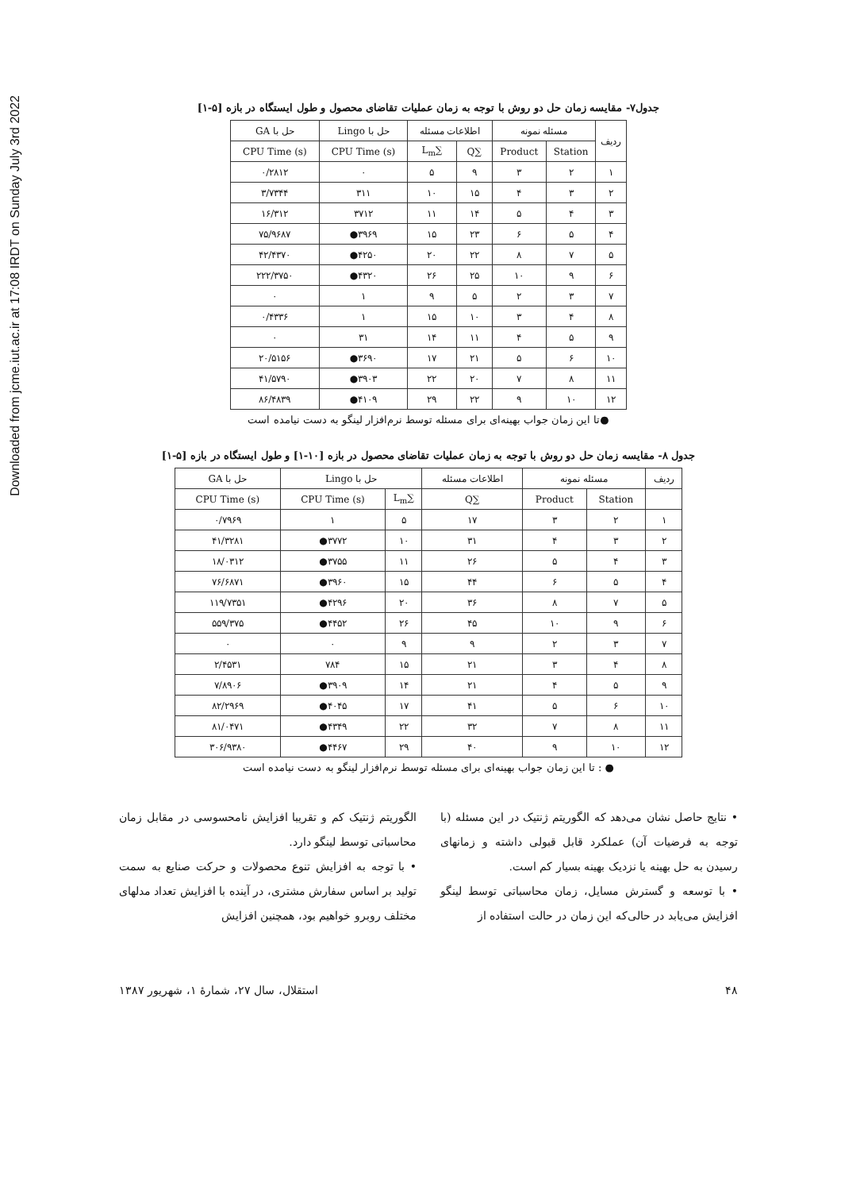Downloaded from jcme.iut.ac.ir at 17:08 IRDT on Sunday July 3rd 2022
جدول۷- مقایسه زمان حل دو روش با توجه به زمان عملیات تقاضای محصول و طول ایستگاه در بازه [۵-۱]
| ردیف | مسئله نمونه | | اطلاعات مسئله | | حل با Lingo | حل با GA |
| --- | --- | --- | --- | --- | --- | --- |
| | Station | Product | ∑Q | ∑L<sub>m</sub> | CPU Time (s) | CPU Time (s) |
| ۱ | ۲ | ۳ | ۹ | ۵ | ۰ | ۰/۲۸۱۲ |
| ۲ | ۳ | ۴ | ۱۵ | ۱۰ | ۳۱۱ | ۳/۷۳۴۴ |
| ۳ | ۴ | ۵ | ۱۴ | ۱۱ | ۳۷۱۲ | ۱۶/۳۱۲ |
| ۴ | ۵ | ۶ | ۲۳ | ۱۵ | ۳۹۶۹● | ۷۵/۹۶۸۷ |
| ۵ | ۷ | ۸ | ۲۲ | ۲۰ | ۴۲۵۰● | ۴۲/۴۳۷۰ |
| ۶ | ۹ | ۱۰ | ۲۵ | ۲۶ | ۴۳۲۰● | ۲۲۲/۳۷۵۰ |
| ۷ | ۳ | ۲ | ۵ | ۹ | ۱ | ۰ |
| ۸ | ۴ | ۳ | ۱۰ | ۱۵ | ۱ | ۰/۴۳۳۶ |
| ۹ | ۵ | ۴ | ۱۱ | ۱۴ | ۳۱ | ۰ |
| ۱۰ | ۶ | ۵ | ۲۱ | ۱۷ | ۳۶۹۰● | ۲۰/۵۱۵۶ |
| ۱۱ | ۸ | ۷ | ۲۰ | ۲۲ | ۳۹۰۳● | ۴۱/۵۷۹۰ |
| ۱۲ | ۱۰ | ۹ | ۲۲ | ۲۹ | ۴۱۰۹● | ۸۶/۴۸۳۹ |
●تا این زمان جواب بهینه‌ای برای مسئله توسط نرم‌افزار لینگو به دست نیامده است
جدول ۸- مقایسه زمان حل دو روش با توجه به زمان عملیات تقاضای محصول در بازه [۱۰-۱] و طول ایستگاه در بازه [۵-۱]
| ردیف | مسئله نمونه | | اطلاعات مسئله | حل با Lingo | | حل با GA |
| --- | --- | --- | --- | --- | --- | --- |
| | Station | Product | ∑Q | ∑L<sub>m</sub> | CPU Time (s) | CPU Time (s) |
| ۱ | ۲ | ۳ | ۱۷ | ۵ | ۱ | ۰/۷۹۶۹ |
| ۲ | ۳ | ۴ | ۳۱ | ۱۰ | ۳۷۷۲● | ۴۱/۳۲۸۱ |
| ۳ | ۴ | ۵ | ۲۶ | ۱۱ | ۳۷۵۵● | ۱۸/۰۳۱۲ |
| ۴ | ۵ | ۶ | ۴۴ | ۱۵ | ۳۹۶۰● | ۷۶/۶۸۷۱ |
| ۵ | ۷ | ۸ | ۳۶ | ۲۰ | ۴۲۹۶● | ۱۱۹/۷۳۵۱ |
| ۶ | ۹ | ۱۰ | ۴۵ | ۲۶ | ۴۴۵۲● | ۵۵۹/۳۷۵ |
| ۷ | ۳ | ۲ | ۹ | ۹ | ۰ | ۰ |
| ۸ | ۴ | ۳ | ۲۱ | ۱۵ | ۷۸۴ | ۲/۴۵۳۱ |
| ۹ | ۵ | ۴ | ۲۱ | ۱۴ | ۳۹۰۹● | ۷/۸۹۰۶ |
| ۱۰ | ۶ | ۵ | ۴۱ | ۱۷ | ۴۰۴۵● | ۸۲/۲۹۶۹ |
| ۱۱ | ۸ | ۷ | ۳۲ | ۲۲ | ۴۳۴۹● | ۸۱/۰۴۷۱ |
| ۱۲ | ۱۰ | ۹ | ۴۰ | ۲۹ | ۴۴۶۷● | ۳۰۶/۹۳۸۰ |
● : تا این زمان جواب بهینه‌ای برای مسئله توسط نرم‌افزار لینگو به دست نیامده است
• نتایج حاصل نشان می‌دهد که الگوریتم ژنتیک در این مسئله (با توجه به فرضیات آن) عملکرد قابل قبولی داشته و زمانهای رسیدن به حل بهینه یا نزدیک بهینه بسیار کم است.
• با توسعه و گسترش مسایل، زمان محاسباتی توسط لینگو افزایش می‌یابد در حالی‌که این زمان در حالت استفاده از
الگوریتم ژنتیک کم و تقریبا افزایش نامحسوسی در مقابل زمان محاسباتی توسط لینگو دارد.
• با توجه به افزایش تنوع محصولات و حرکت صنایع به سمت تولید بر اساس سفارش مشتری، در آینده با افزایش تعداد مدلهای مختلف روبرو خواهیم بود، همچنین افزایش
۴۸ استقلال، سال ۲۷، شمارهٔ ۱، شهریور ۱۳۸۷